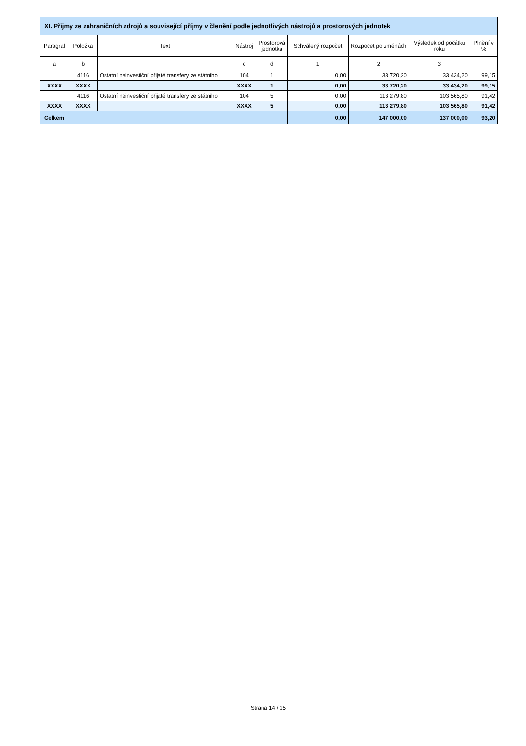| XI. Příjmy ze zahraničních zdrojů a související příjmy v členění podle jednotlivých nástrojů a prostorových jednotek | | | | | | | | |
| --- | --- | --- | --- | --- | --- | --- | --- | --- |
| Paragraf | Položka | Text | Nástroj | Prostorová jednotka | Schválený rozpočet | Rozpočet po změnách | Výsledek od počátku roku | Plnění v % |
| a | b | | c | d | 1 | 2 | 3 | |
| | 4116 | Ostatní neinvestiční přijaté transfery ze státního | 104 | 1 | 0,00 | 33 720,20 | 33 434,20 | 99,15 |
| XXXX | XXXX | | XXXX | 1 | 0,00 | 33 720,20 | 33 434,20 | 99,15 |
| | 4116 | Ostatní neinvestiční přijaté transfery ze státního | 104 | 5 | 0,00 | 113 279,80 | 103 565,80 | 91,42 |
| XXXX | XXXX | | XXXX | 5 | 0,00 | 113 279,80 | 103 565,80 | 91,42 |
| Celkem | | | | | 0,00 | 147 000,00 | 137 000,00 | 93,20 |
Strana 14 / 15